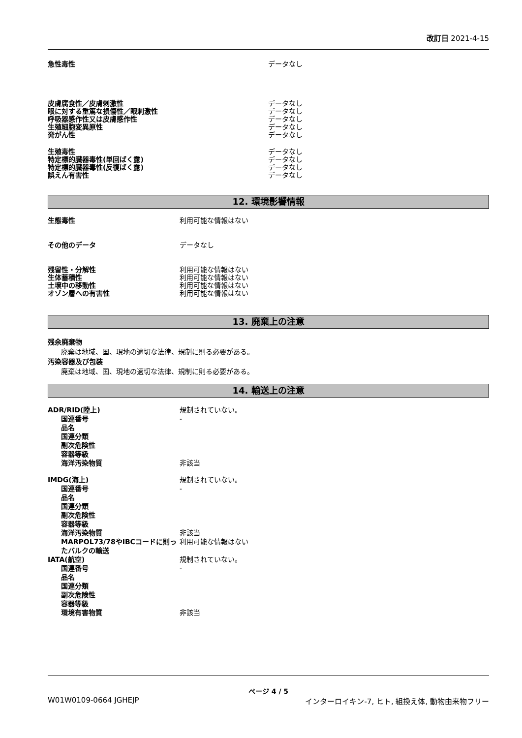改訂日 2021-4-15
急性毒性 データなし
皮膚腐食性／皮膚刺激性
眼に対する重篤な損傷性／眼刺激性
呼吸器感作性又は皮膚感作性
生殖細胞変異原性
発がん性
データなし
データなし
データなし
データなし
データなし
生殖毒性
特定標的臓器毒性(単回ばく露)
特定標的臓器毒性(反復ばく露)
誤えん有害性
データなし
データなし
データなし
データなし
12. 環境影響情報
生態毒性 利用可能な情報はない
その他のデータ データなし
残留性・分解性
生体蓄積性
土壌中の移動性
オゾン層への有害性
利用可能な情報はない
利用可能な情報はない
利用可能な情報はない
利用可能な情報はない
13. 廃棄上の注意
残余廃棄物
廃棄は地域、国、現地の適切な法律、規制に則る必要がある。
汚染容器及び包装
廃棄は地域、国、現地の適切な法律、規制に則る必要がある。
14. 輸送上の注意
ADR/RID(陸上)
国連番号
品名
国連分類
副次危険性
容器等級
海洋汚染物質
規制されていない。
-
非該当
IMDG(海上)
国連番号
品名
国連分類
副次危険性
容器等級
海洋汚染物質
MARPOL73/78やIBCコードに則ったバルクの輸送
規制されていない。
-
非該当
利用可能な情報はない
IATA(航空)
国連番号
品名
国連分類
副次危険性
容器等級
環境有害物質
規制されていない。
-
非該当
ページ 4 / 5
W01W0109-0664 JGHEJP インターロイキン-7, ヒト, 組換え体, 動物由来物フリー